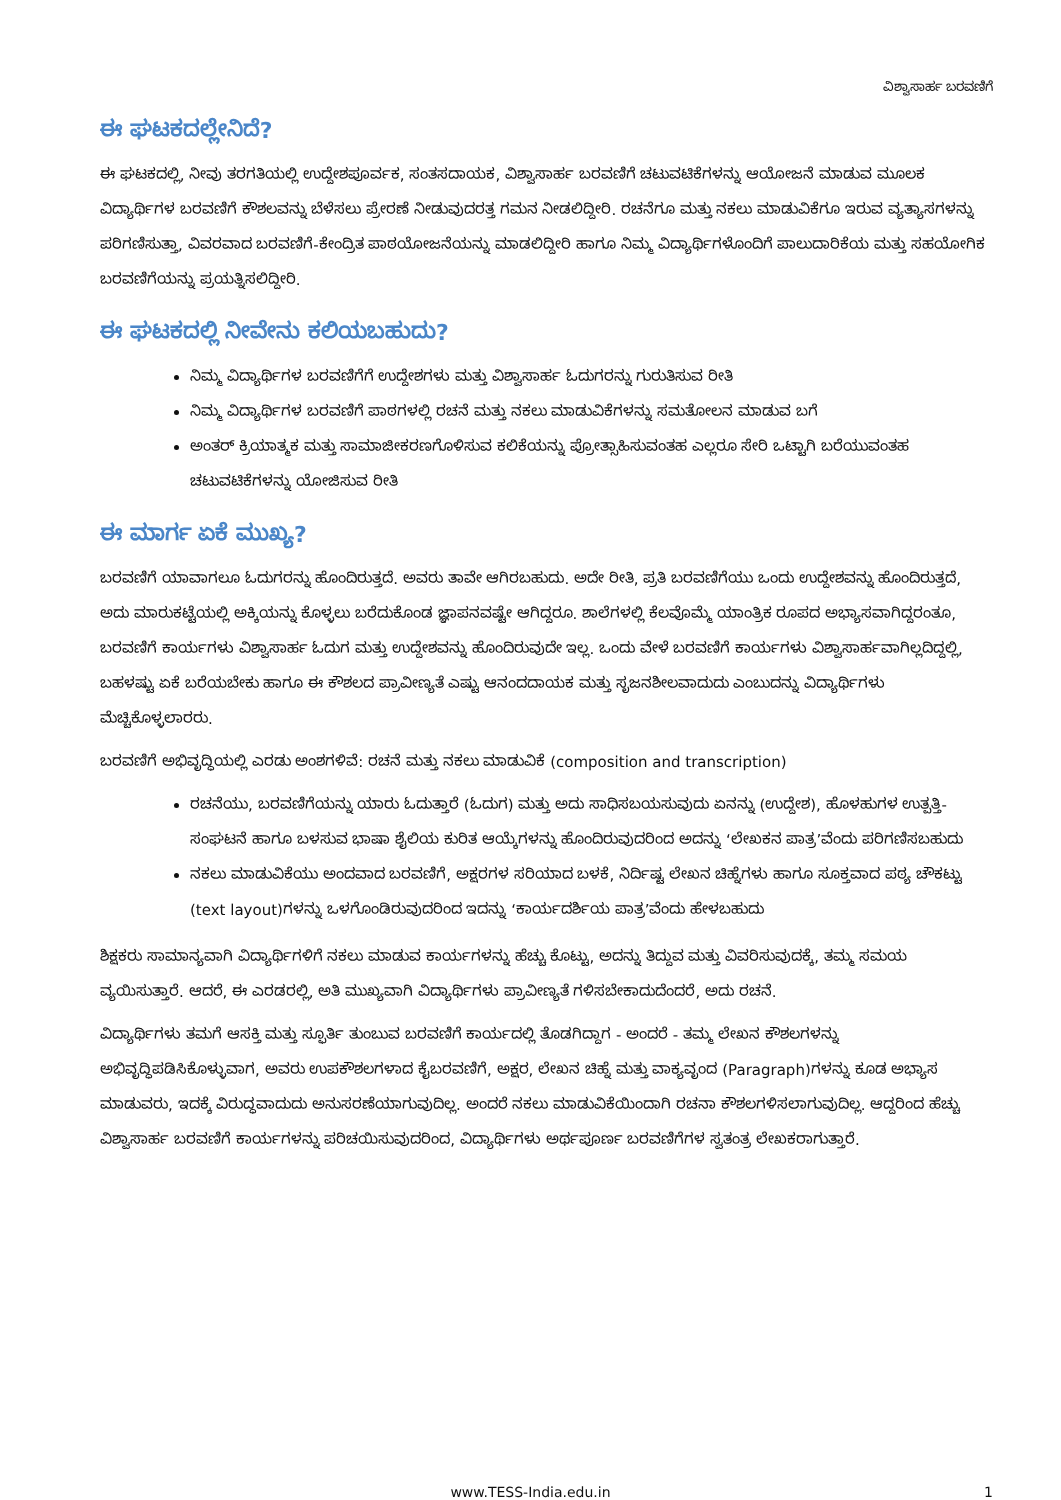ವಿಶ್ವಾಸಾರ್ಹ ಬರವಣಿಗೆ
ಈ ಘಟಕದಲ್ಲೇನಿದೆ?
ಈ ಘಟಕದಲ್ಲಿ, ನೀವು ತರಗತಿಯಲ್ಲಿ ಉದ್ದೇಶಪೂರ್ವಕ, ಸಂತಸದಾಯಕ, ವಿಶ್ವಾಸಾರ್ಹ ಬರವಣಿಗೆ ಚಟುವಟಿಕೆಗಳನ್ನು ಆಯೋಜನೆ ಮಾಡುವ ಮೂಲಕ ವಿದ್ಯಾರ್ಥಿಗಳ ಬರವಣಿಗೆ ಕೌಶಲವನ್ನು ಬೆಳೆಸಲು ಪ್ರೇರಣೆ ನೀಡುವುದರತ್ತ ಗಮನ ನೀಡಲಿದ್ದೀರಿ. ರಚನೆಗೂ ಮತ್ತು ನಕಲು ಮಾಡುವಿಕೆಗೂ ಇರುವ ವ್ಯತ್ಯಾಸಗಳನ್ನು ಪರಿಗಣಿಸುತ್ತಾ, ವಿವರವಾದ ಬರವಣಿಗೆ-ಕೇಂದ್ರಿತ ಪಾಠಯೋಜನೆಯನ್ನು ಮಾಡಲಿದ್ದೀರಿ ಹಾಗೂ ನಿಮ್ಮ ವಿದ್ಯಾರ್ಥಿಗಳೊಂದಿಗೆ ಪಾಲುದಾರಿಕೆಯ ಮತ್ತು ಸಹಯೋಗಿಕ ಬರವಣಿಗೆಯನ್ನು ಪ್ರಯತ್ನಿಸಲಿದ್ದೀರಿ.
ಈ ಘಟಕದಲ್ಲಿ ನೀವೇನು ಕಲಿಯಬಹುದು?
ನಿಮ್ಮ ವಿದ್ಯಾರ್ಥಿಗಳ ಬರವಣಿಗೆಗೆ ಉದ್ದೇಶಗಳು ಮತ್ತು ವಿಶ್ವಾಸಾರ್ಹ ಓದುಗರನ್ನು ಗುರುತಿಸುವ ರೀತಿ
ನಿಮ್ಮ ವಿದ್ಯಾರ್ಥಿಗಳ ಬರವಣಿಗೆ ಪಾಠಗಳಲ್ಲಿ ರಚನೆ ಮತ್ತು ನಕಲು ಮಾಡುವಿಕೆಗಳನ್ನು ಸಮತೋಲನ ಮಾಡುವ ಬಗೆ
ಅಂತರ್ ಕ್ರಿಯಾತ್ಮಕ ಮತ್ತು ಸಾಮಾಜೀಕರಣಗೊಳಿಸುವ ಕಲಿಕೆಯನ್ನು ಪ್ರೋತ್ಸಾಹಿಸುವಂತಹ ಎಲ್ಲರೂ ಸೇರಿ ಒಟ್ಟಾಗಿ ಬರೆಯುವಂತಹ ಚಟುವಟಿಕೆಗಳನ್ನು ಯೋಜಿಸುವ ರೀತಿ
ಈ ಮಾರ್ಗ ಏಕೆ ಮುಖ್ಯ?
ಬರವಣಿಗೆ ಯಾವಾಗಲೂ ಓದುಗರನ್ನು ಹೊಂದಿರುತ್ತದೆ. ಅವರು ತಾವೇ ಆಗಿರಬಹುದು. ಅದೇ ರೀತಿ, ಪ್ರತಿ ಬರವಣಿಗೆಯು ಒಂದು ಉದ್ದೇಶವನ್ನು ಹೊಂದಿರುತ್ತದೆ, ಅದು ಮಾರುಕಟ್ಟೆಯಲ್ಲಿ ಅಕ್ಕಿಯನ್ನು ಕೊಳ್ಳಲು ಬರೆದುಕೊಂಡ ಜ್ಞಾಪನವಷ್ಟೇ ಆಗಿದ್ದರೂ. ಶಾಲೆಗಳಲ್ಲಿ ಕೆಲವೊಮ್ಮೆ ಯಾಂತ್ರಿಕ ರೂಪದ ಅಭ್ಯಾಸವಾಗಿದ್ದರಂತೂ, ಬರವಣಿಗೆ ಕಾರ್ಯಗಳು ವಿಶ್ವಾಸಾರ್ಹ ಓದುಗ ಮತ್ತು ಉದ್ದೇಶವನ್ನು ಹೊಂದಿರುವುದೇ ಇಲ್ಲ. ಒಂದು ವೇಳೆ ಬರವಣಿಗೆ ಕಾರ್ಯಗಳು ವಿಶ್ವಾಸಾರ್ಹವಾಗಿಲ್ಲದಿದ್ದಲ್ಲಿ, ಬಹಳಷ್ಟು ಏಕೆ ಬರೆಯಬೇಕು ಹಾಗೂ ಈ ಕೌಶಲದ ಪ್ರಾವೀಣ್ಯತೆ ಎಷ್ಟು ಆನಂದದಾಯಕ ಮತ್ತು ಸೃಜನಶೀಲವಾದುದು ಎಂಬುದನ್ನು ವಿದ್ಯಾರ್ಥಿಗಳು ಮೆಚ್ಚಿಕೊಳ್ಳಲಾರರು.
ಬರವಣಿಗೆ ಅಭಿವೃದ್ಧಿಯಲ್ಲಿ ಎರಡು ಅಂಶಗಳಿವೆ: ರಚನೆ ಮತ್ತು ನಕಲು ಮಾಡುವಿಕೆ (composition and transcription)
ರಚನೆಯು, ಬರವಣಿಗೆಯನ್ನು ಯಾರು ಓದುತ್ತಾರೆ (ಓದುಗ) ಮತ್ತು ಅದು ಸಾಧಿಸಬಯಸುವುದು ಏನನ್ನು (ಉದ್ದೇಶ), ಹೊಳಹುಗಳ ಉತ್ಪತ್ತಿ-ಸಂಘಟನೆ ಹಾಗೂ ಬಳಸುವ ಭಾಷಾ ಶೈಲಿಯ ಕುರಿತ ಆಯ್ಕೆಗಳನ್ನು ಹೊಂದಿರುವುದರಿಂದ ಅದನ್ನು ‘ಲೇಖಕನ ಪಾತ್ರ’ವೆಂದು ಪರಿಗಣಿಸಬಹುದು
ನಕಲು ಮಾಡುವಿಕೆಯು ಅಂದವಾದ ಬರವಣಿಗೆ, ಅಕ್ಷರಗಳ ಸರಿಯಾದ ಬಳಕೆ, ನಿರ್ದಿಷ್ಟ ಲೇಖನ ಚಿಹ್ನೆಗಳು ಹಾಗೂ ಸೂಕ್ತವಾದ ಪಠ್ಯ ಚೌಕಟ್ಟು (text layout)ಗಳನ್ನು ಒಳಗೊಂಡಿರುವುದರಿಂದ ಇದನ್ನು ‘ಕಾರ್ಯದರ್ಶಿಯ ಪಾತ್ರ’ವೆಂದು ಹೇಳಬಹುದು
ಶಿಕ್ಷಕರು ಸಾಮಾನ್ಯವಾಗಿ ವಿದ್ಯಾರ್ಥಿಗಳಿಗೆ ನಕಲು ಮಾಡುವ ಕಾರ್ಯಗಳನ್ನು ಹೆಚ್ಚು ಕೊಟ್ಟು, ಅದನ್ನು ತಿದ್ದುವ ಮತ್ತು ವಿವರಿಸುವುದಕ್ಕೆ, ತಮ್ಮ ಸಮಯ ವ್ಯಯಿಸುತ್ತಾರೆ. ಆದರೆ, ಈ ಎರಡರಲ್ಲಿ, ಅತಿ ಮುಖ್ಯವಾಗಿ ವಿದ್ಯಾರ್ಥಿಗಳು ಪ್ರಾವೀಣ್ಯತೆ ಗಳಿಸಬೇಕಾದುದೆಂದರೆ, ಅದು ರಚನೆ.
ವಿದ್ಯಾರ್ಥಿಗಳು ತಮಗೆ ಆಸಕ್ತಿ ಮತ್ತು ಸ್ಫೂರ್ತಿ ತುಂಬುವ ಬರವಣಿಗೆ ಕಾರ್ಯದಲ್ಲಿ ತೊಡಗಿದ್ದಾಗ - ಅಂದರೆ - ತಮ್ಮ ಲೇಖನ ಕೌಶಲಗಳನ್ನು ಅಭಿವೃದ್ಧಿಪಡಿಸಿಕೊಳ್ಳುವಾಗ, ಅವರು ಉಪಕೌಶಲಗಳಾದ ಕೈಬರವಣಿಗೆ, ಅಕ್ಷರ, ಲೇಖನ ಚಿಹ್ನೆ ಮತ್ತು ವಾಕ್ಯವೃಂದ (Paragraph)ಗಳನ್ನು ಕೂಡ ಅಭ್ಯಾಸ ಮಾಡುವರು, ಇದಕ್ಕೆ ವಿರುದ್ಧವಾದುದು ಅನುಸರಣೆಯಾಗುವುದಿಲ್ಲ. ಅಂದರೆ ನಕಲು ಮಾಡುವಿಕೆಯಿಂದಾಗಿ ರಚನಾ ಕೌಶಲಗಳಿಸಲಾಗುವುದಿಲ್ಲ. ಆದ್ದರಿಂದ ಹೆಚ್ಚು ವಿಶ್ವಾಸಾರ್ಹ ಬರವಣಿಗೆ ಕಾರ್ಯಗಳನ್ನು ಪರಿಚಯಿಸುವುದರಿಂದ, ವಿದ್ಯಾರ್ಥಿಗಳು ಅರ್ಥಪೂರ್ಣ ಬರವಣಿಗೆಗಳ ಸ್ವತಂತ್ರ ಲೇಖಕರಾಗುತ್ತಾರೆ.
www.TESS-India.edu.in 1